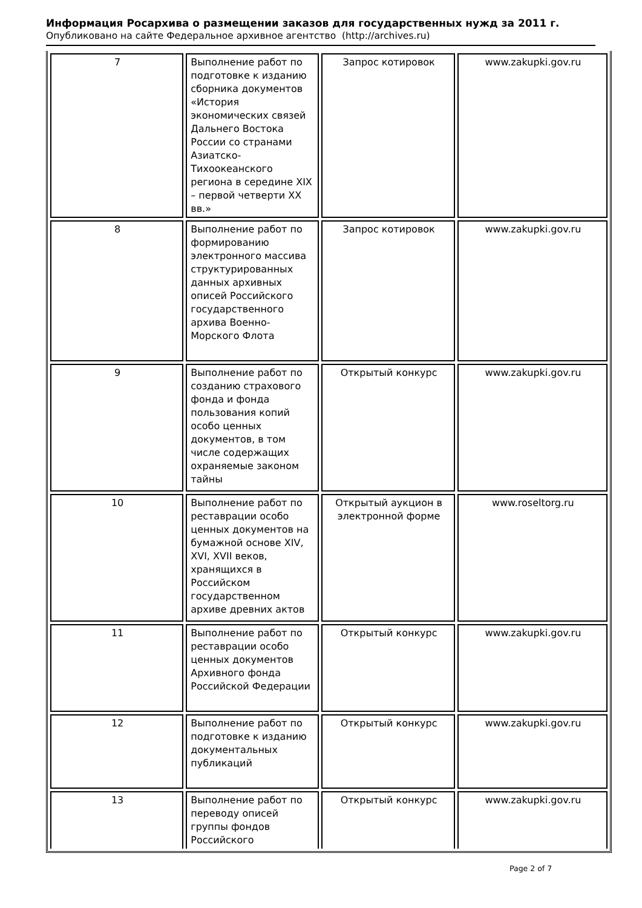Информация Росархива о размещении заказов для государственных нужд за 2011 г.
Опубликовано на сайте Федеральное архивное агентство (http://archives.ru)
| 7 | Выполнение работ по подготовке к изданию сборника документов «История экономических связей Дальнего Востока России со странами Азиатско-Тихоокеанского региона в середине XIX – первой четверти XX вв.» | Запрос котировок | www.zakupki.gov.ru |
| 8 | Выполнение работ по формированию электронного массива структурированных данных архивных описей Российского государственного архива Военно-Морского Флота | Запрос котировок | www.zakupki.gov.ru |
| 9 | Выполнение работ по созданию страхового фонда и фонда пользования копий особо ценных документов, в том числе содержащих охраняемые законом тайны | Открытый конкурс | www.zakupki.gov.ru |
| 10 | Выполнение работ по реставрации особо ценных документов на бумажной основе XIV, XVI, XVII веков, хранящихся в Российском государственном архиве древних актов | Открытый аукцион в электронной форме | www.roseltorg.ru |
| 11 | Выполнение работ по реставрации особо ценных документов Архивного фонда Российской Федерации | Открытый конкурс | www.zakupki.gov.ru |
| 12 | Выполнение работ по подготовке к изданию документальных публикаций | Открытый конкурс | www.zakupki.gov.ru |
| 13 | Выполнение работ по переводу описей группы фондов Российского | Открытый конкурс | www.zakupki.gov.ru |
Page 2 of 7